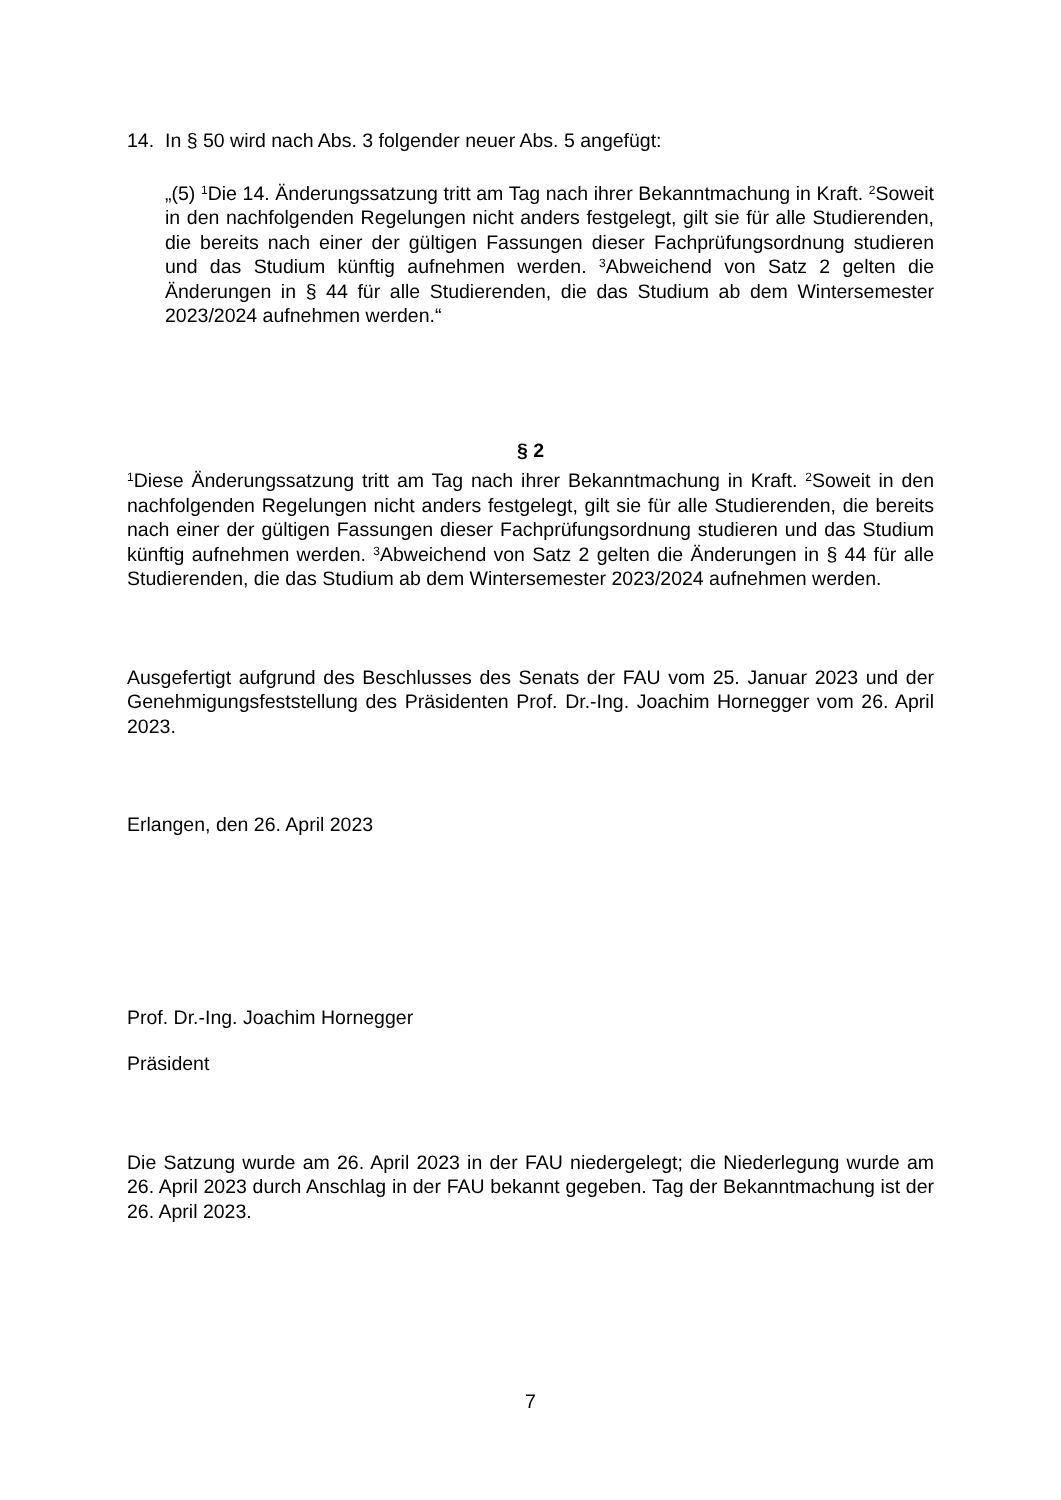14. In § 50 wird nach Abs. 3 folgender neuer Abs. 5 angefügt:
„(5) <sup>1</sup>Die 14. Änderungssatzung tritt am Tag nach ihrer Bekanntmachung in Kraft. <sup>2</sup>Soweit in den nachfolgenden Regelungen nicht anders festgelegt, gilt sie für alle Studierenden, die bereits nach einer der gültigen Fassungen dieser Fachprüfungs­ordnung studieren und das Studium künftig aufnehmen werden. <sup>3</sup>Abweichend von Satz 2 gelten die Änderungen in § 44 für alle Studierenden, die das Studium ab dem Wintersemester 2023/2024 aufnehmen werden.“
§ 2
<sup>1</sup> Diese Änderungssatzung tritt am Tag nach ihrer Bekanntmachung in Kraft. <sup>2</sup>Soweit in den nachfolgenden Regelungen nicht anders festgelegt, gilt sie für alle Studierenden, die bereits nach einer der gültigen Fassungen dieser Fachprüfungsordnung studieren und das Studium künftig aufnehmen werden. <sup>3</sup>Abweichend von Satz 2 gelten die Än­derungen in § 44 für alle Studierenden, die das Studium ab dem Wintersemester 2023/2024 aufnehmen werden.
Ausgefertigt aufgrund des Beschlusses des Senats der FAU vom 25. Januar 2023 und der Genehmigungsfeststellung des Präsidenten Prof. Dr.-Ing. Joachim Hornegger vom 26. April 2023.
Erlangen, den 26. April 2023
Prof. Dr.-Ing. Joachim Hornegger
Präsident
Die Satzung wurde am 26. April 2023 in der FAU niedergelegt; die Niederlegung wurde am 26. April 2023 durch Anschlag in der FAU bekannt gegeben. Tag der Bekanntmachung ist der 26. April 2023.
7